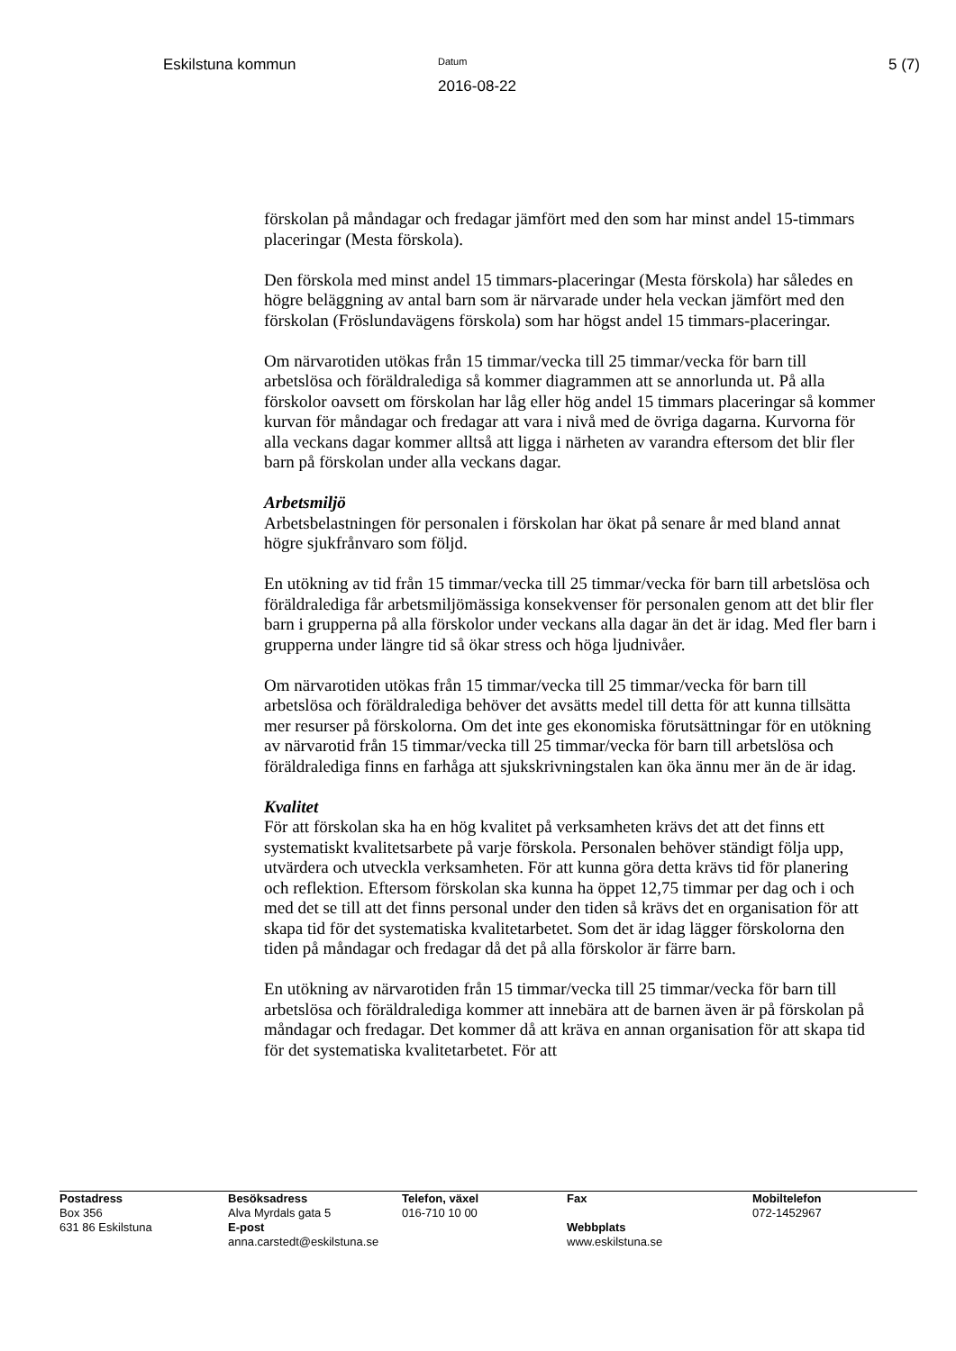Eskilstuna kommun
Datum
2016-08-22
5 (7)
förskolan på måndagar och fredagar jämfört med den som har minst andel 15-timmars placeringar (Mesta förskola).
Den förskola med minst andel 15 timmars-placeringar (Mesta förskola) har således en högre beläggning av antal barn som är närvarade under hela veckan jämfört med den förskolan (Fröslundavägens förskola) som har högst andel 15 timmars-placeringar.
Om närvarotiden utökas från 15 timmar/vecka till 25 timmar/vecka för barn till arbetslösa och föräldralediga så kommer diagrammen att se annorlunda ut. På alla förskolor oavsett om förskolan har låg eller hög andel 15 timmars placeringar så kommer kurvan för måndagar och fredagar att vara i nivå med de övriga dagarna. Kurvorna för alla veckans dagar kommer alltså att ligga i närheten av varandra eftersom det blir fler barn på förskolan under alla veckans dagar.
Arbetsmiljö
Arbetsbelastningen för personalen i förskolan har ökat på senare år med bland annat högre sjukfrånvaro som följd.
En utökning av tid från 15 timmar/vecka till 25 timmar/vecka för barn till arbetslösa och föräldralediga får arbetsmiljömässiga konsekvenser för personalen genom att det blir fler barn i grupperna på alla förskolor under veckans alla dagar än det är idag. Med fler barn i grupperna under längre tid så ökar stress och höga ljudnivåer.
Om närvarotiden utökas från 15 timmar/vecka till 25 timmar/vecka för barn till arbetslösa och föräldralediga behöver det avsätts medel till detta för att kunna tillsätta mer resurser på förskolorna. Om det inte ges ekonomiska förutsättningar för en utökning av närvarotid från 15 timmar/vecka till 25 timmar/vecka för barn till arbetslösa och föräldralediga finns en farhåga att sjukskrivningstalen kan öka ännu mer än de är idag.
Kvalitet
För att förskolan ska ha en hög kvalitet på verksamheten krävs det att det finns ett systematiskt kvalitetsarbete på varje förskola. Personalen behöver ständigt följa upp, utvärdera och utveckla verksamheten. För att kunna göra detta krävs tid för planering och reflektion. Eftersom förskolan ska kunna ha öppet 12,75 timmar per dag och i och med det se till att det finns personal under den tiden så krävs det en organisation för att skapa tid för det systematiska kvalitetarbetet. Som det är idag lägger förskolorna den tiden på måndagar och fredagar då det på alla förskolor är färre barn.
En utökning av närvarotiden från 15 timmar/vecka till 25 timmar/vecka för barn till arbetslösa och föräldralediga kommer att innebära att de barnen även är på förskolan på måndagar och fredagar. Det kommer då att kräva en annan organisation för att skapa tid för det systematiska kvalitetarbetet. För att
| Postadress Box 356 | Besöksadress Alva Myrdals gata 5 | Telefon, växel 016-710 10 00 | Fax | Mobiltelefon 072-1452967 |
| 631 86 Eskilstuna | E-post anna.carstedt@eskilstuna.se | | Webbplats www.eskilstuna.se | |